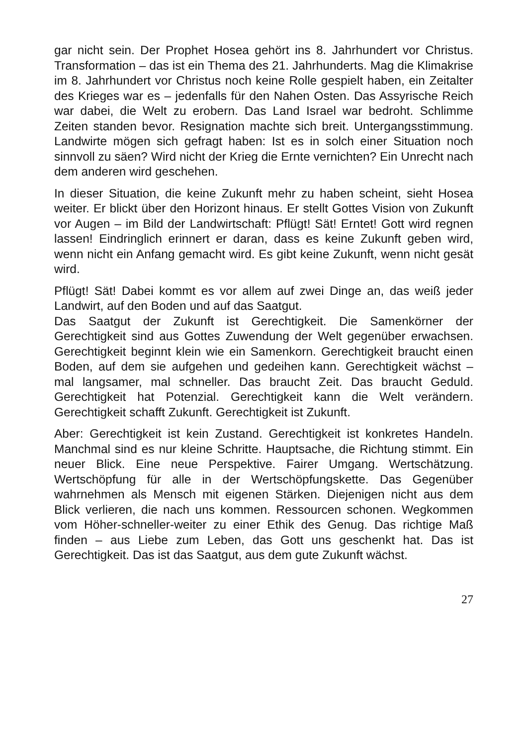gar nicht sein. Der Prophet Hosea gehört ins 8. Jahrhundert vor Christus. Transformation – das ist ein Thema des 21. Jahrhunderts. Mag die Klimakrise im 8. Jahrhundert vor Christus noch keine Rolle gespielt haben, ein Zeitalter des Krieges war es – jedenfalls für den Nahen Osten. Das Assyrische Reich war dabei, die Welt zu erobern. Das Land Israel war bedroht. Schlimme Zeiten standen bevor. Resignation machte sich breit. Untergangsstimmung. Landwirte mögen sich gefragt haben: Ist es in solch einer Situation noch sinnvoll zu säen? Wird nicht der Krieg die Ernte vernichten? Ein Unrecht nach dem anderen wird geschehen.
In dieser Situation, die keine Zukunft mehr zu haben scheint, sieht Hosea weiter. Er blickt über den Horizont hinaus. Er stellt Gottes Vision von Zukunft vor Augen – im Bild der Landwirtschaft: Pflügt! Sät! Erntet! Gott wird regnen lassen! Eindringlich erinnert er daran, dass es keine Zukunft geben wird, wenn nicht ein Anfang gemacht wird. Es gibt keine Zukunft, wenn nicht gesät wird.
Pflügt! Sät! Dabei kommt es vor allem auf zwei Dinge an, das weiß jeder Landwirt, auf den Boden und auf das Saatgut.
Das Saatgut der Zukunft ist Gerechtigkeit. Die Samenkörner der Gerechtigkeit sind aus Gottes Zuwendung der Welt gegenüber erwachsen. Gerechtigkeit beginnt klein wie ein Samenkorn. Gerechtigkeit braucht einen Boden, auf dem sie aufgehen und gedeihen kann. Gerechtigkeit wächst – mal langsamer, mal schneller. Das braucht Zeit. Das braucht Geduld. Gerechtigkeit hat Potenzial. Gerechtigkeit kann die Welt verändern. Gerechtigkeit schafft Zukunft. Gerechtigkeit ist Zukunft.
Aber: Gerechtigkeit ist kein Zustand. Gerechtigkeit ist konkretes Handeln. Manchmal sind es nur kleine Schritte. Hauptsache, die Richtung stimmt. Ein neuer Blick. Eine neue Perspektive. Fairer Umgang. Wertschätzung. Wertschöpfung für alle in der Wertschöpfungskette. Das Gegenüber wahrnehmen als Mensch mit eigenen Stärken. Diejenigen nicht aus dem Blick verlieren, die nach uns kommen. Ressourcen schonen. Wegkommen vom Höher-schneller-weiter zu einer Ethik des Genug. Das richtige Maß finden – aus Liebe zum Leben, das Gott uns geschenkt hat. Das ist Gerechtigkeit. Das ist das Saatgut, aus dem gute Zukunft wächst.
27